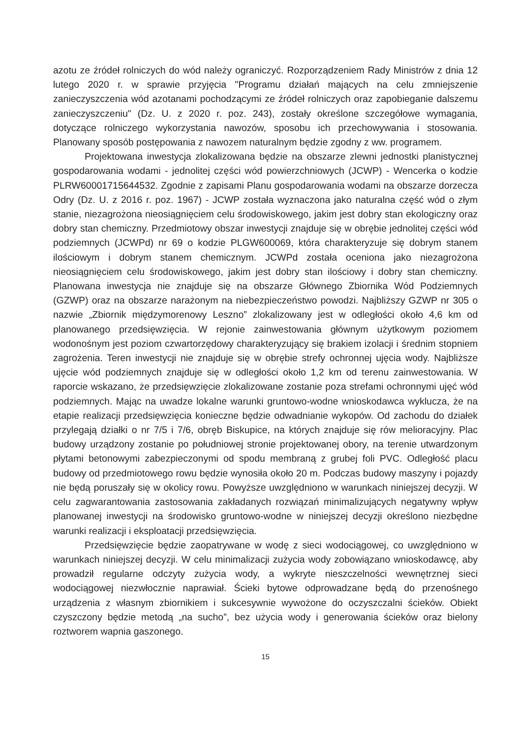azotu ze źródeł rolniczych do wód należy ograniczyć. Rozporządzeniem Rady Ministrów z dnia 12 lutego 2020 r. w sprawie przyjęcia "Programu działań mających na celu zmniejszenie zanieczyszczenia wód azotanami pochodzącymi ze źródeł rolniczych oraz zapobieganie dalszemu zanieczyszczeniu" (Dz. U. z 2020 r. poz. 243), zostały określone szczegółowe wymagania, dotyczące rolniczego wykorzystania nawozów, sposobu ich przechowywania i stosowania. Planowany sposób postępowania z nawozem naturalnym będzie zgodny z ww. programem.
Projektowana inwestycja zlokalizowana będzie na obszarze zlewni jednostki planistycznej gospodarowania wodami - jednolitej części wód powierzchniowych (JCWP) - Wencerka o kodzie PLRW60001715644532. Zgodnie z zapisami Planu gospodarowania wodami na obszarze dorzecza Odry (Dz. U. z 2016 r. poz. 1967) - JCWP została wyznaczona jako naturalna część wód o złym stanie, niezagrożona nieosiągnięciem celu środowiskowego, jakim jest dobry stan ekologiczny oraz dobry stan chemiczny. Przedmiotowy obszar inwestycji znajduje się w obrębie jednolitej części wód podziemnych (JCWPd) nr 69 o kodzie PLGW600069, która charakteryzuje się dobrym stanem ilościowym i dobrym stanem chemicznym. JCWPd została oceniona jako niezagrożona nieosiągnięciem celu środowiskowego, jakim jest dobry stan ilościowy i dobry stan chemiczny. Planowana inwestycja nie znajduje się na obszarze Głównego Zbiornika Wód Podziemnych (GZWP) oraz na obszarze narażonym na niebezpieczeństwo powodzi. Najbliższy GZWP nr 305 o nazwie „Zbiornik międzymorenowy Leszno” zlokalizowany jest w odległości około 4,6 km od planowanego przedsięwzięcia. W rejonie zainwestowania głównym użytkowym poziomem wodonośnym jest poziom czwartorzędowy charakteryzujący się brakiem izolacji i średnim stopniem zagrożenia. Teren inwestycji nie znajduje się w obrębie strefy ochronnej ujęcia wody. Najbliższe ujęcie wód podziemnych znajduje się w odległości około 1,2 km od terenu zainwestowania. W raporcie wskazano, że przedsięwzięcie zlokalizowane zostanie poza strefami ochronnymi ujęć wód podziemnych. Mając na uwadze lokalne warunki gruntowo-wodne wnioskodawca wyklucza, że na etapie realizacji przedsięwzięcia konieczne będzie odwadnianie wykopów. Od zachodu do działek przylegają działki o nr 7/5 i 7/6, obręb Biskupice, na których znajduje się rów melioracyjny. Plac budowy urządzony zostanie po południowej stronie projektowanej obory, na terenie utwardzonym płytami betonowymi zabezpieczonymi od spodu membraną z grubej foli PVC. Odległość placu budowy od przedmiotowego rowu będzie wynosiła około 20 m. Podczas budowy maszyny i pojazdy nie będą poruszały się w okolicy rowu. Powyższe uwzględniono w warunkach niniejszej decyzji. W celu zagwarantowania zastosowania zakładanych rozwiązań minimalizujących negatywny wpływ planowanej inwestycji na środowisko gruntowo-wodne w niniejszej decyzji określono niezbędne warunki realizacji i eksploatacji przedsięwzięcia.
Przedsięwzięcie będzie zaopatrywane w wodę z sieci wodociągowej, co uwzględniono w warunkach niniejszej decyzji. W celu minimalizacji zużycia wody zobowiązano wnioskodawcę, aby prowadził regularne odczyty zużycia wody, a wykryte nieszczelności wewnętrznej sieci wodociągowej niezwłocznie naprawiał. Ścieki bytowe odprowadzane będą do przenośnego urządzenia z własnym zbiornikiem i sukcesywnie wywożone do oczyszczalni ścieków. Obiekt czyszczony będzie metodą „na sucho”, bez użycia wody i generowania ścieków oraz bielony roztworem wapnia gaszonego.
15